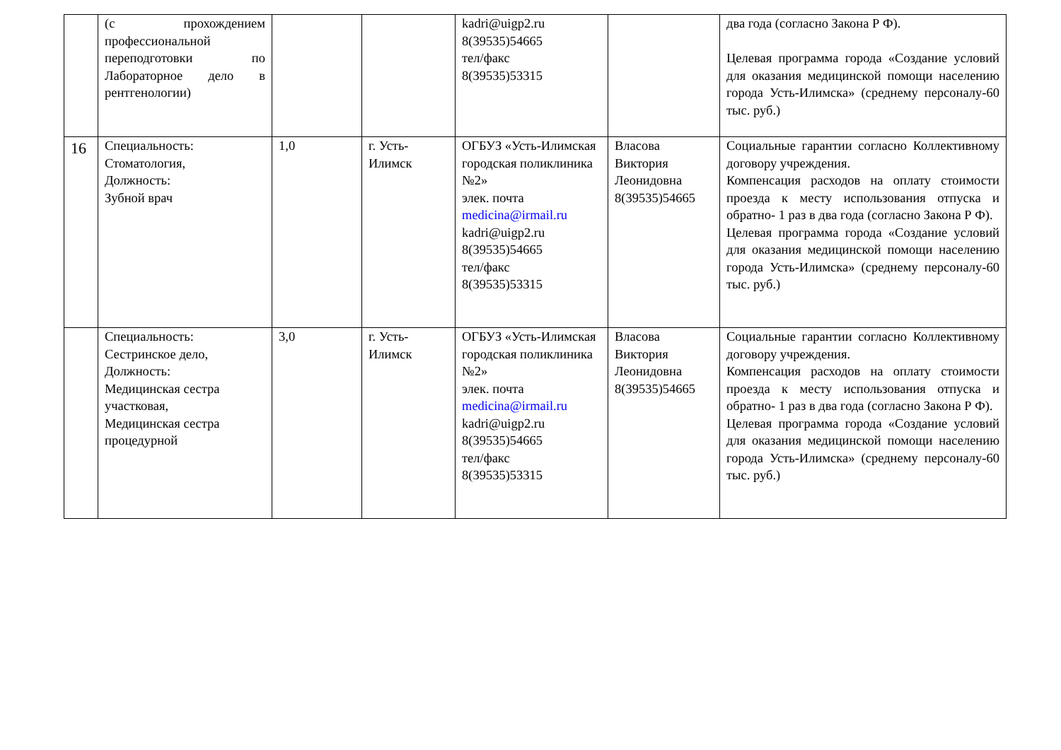| | (с прохождением профессиональной переподготовки по Лабораторное дело в рентгенологии) | | | kadri@uigp2.ru 8(39535)54665 тел/факс 8(39535)53315 | | два года (согласно Закона Р Ф). Целевая программа города «Создание условий для оказания медицинской помощи населению города Усть-Илимска» (среднему персоналу-60 тыс. руб.) |
| 16 | Специальность: Стоматология, Должность: Зубной врач | 1,0 | г. Усть-Илимск | ОГБУЗ «Усть-Илимская городская поликлиника №2» элек. почта medicina@irmail.ru kadri@uigp2.ru 8(39535)54665 тел/факс 8(39535)53315 | Власова Виктория Леонидовна 8(39535)54665 | Социальные гарантии согласно Коллективному договору учреждения. Компенсация расходов на оплату стоимости проезда к месту использования отпуска и обратно- 1 раз в два года (согласно Закона Р Ф). Целевая программа города «Создание условий для оказания медицинской помощи населению города Усть-Илимска» (среднему персоналу-60 тыс. руб.) |
| | Специальность: Сестринское дело, Должность: Медицинская сестра участковая, Медицинская сестра процедурной | 3,0 | г. Усть-Илимск | ОГБУЗ «Усть-Илимская городская поликлиника №2» элек. почта medicina@irmail.ru kadri@uigp2.ru 8(39535)54665 тел/факс 8(39535)53315 | Власова Виктория Леонидовна 8(39535)54665 | Социальные гарантии согласно Коллективному договору учреждения. Компенсация расходов на оплату стоимости проезда к месту использования отпуска и обратно- 1 раз в два года (согласно Закона Р Ф). Целевая программа города «Создание условий для оказания медицинской помощи населению города Усть-Илимска» (среднему персоналу-60 тыс. руб.) |